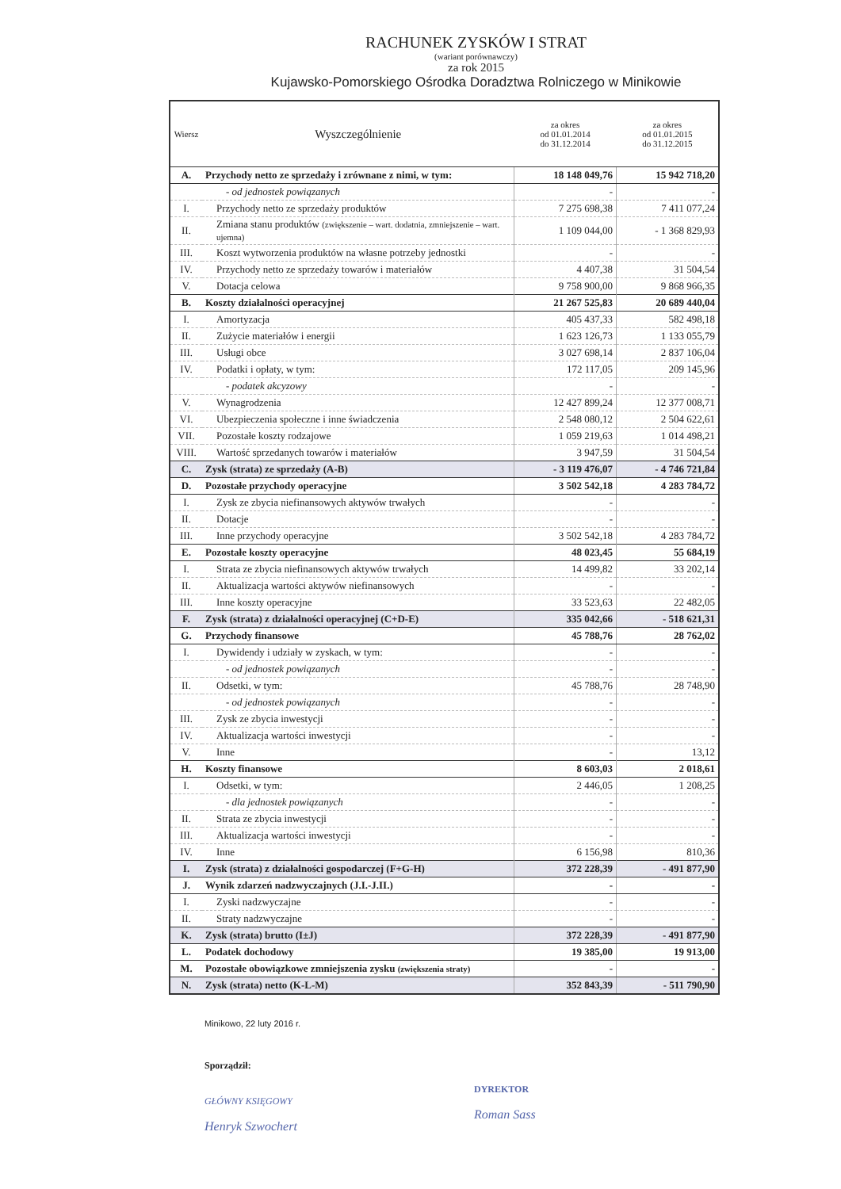RACHUNEK ZYSKÓW I STRAT
(wariant porównawczy)
za rok 2015
Kujawsko-Pomorskiego Ośrodka Doradztwa Rolniczego w Minikowie
| Wiersz | Wyszczególnienie | za okres od 01.01.2014 do 31.12.2014 | za okres od 01.01.2015 do 31.12.2015 |
| --- | --- | --- | --- |
| A. | Przychody netto ze sprzedaży i zrównane z nimi, w tym: | 18 148 049,76 | 15 942 718,20 |
| | - od jednostek powiązanych | - | - |
| I. | Przychody netto ze sprzedaży produktów | 7 275 698,38 | 7 411 077,24 |
| II. | Zmiana stanu produktów (zwiększenie – wart. dodatnia, zmniejszenie – wart. ujemna) | 1 109 044,00 | - 1 368 829,93 |
| III. | Koszt wytworzenia produktów na własne potrzeby jednostki | - | - |
| IV. | Przychody netto ze sprzedaży towarów i materiałów | 4 407,38 | 31 504,54 |
| V. | Dotacja celowa | 9 758 900,00 | 9 868 966,35 |
| B. | Koszty działalności operacyjnej | 21 267 525,83 | 20 689 440,04 |
| I. | Amortyzacja | 405 437,33 | 582 498,18 |
| II. | Zużycie materiałów i energii | 1 623 126,73 | 1 133 055,79 |
| III. | Usługi obce | 3 027 698,14 | 2 837 106,04 |
| IV. | Podatki i opłaty, w tym: | 172 117,05 | 209 145,96 |
| | - podatek akcyzowy | - | - |
| V. | Wynagrodzenia | 12 427 899,24 | 12 377 008,71 |
| VI. | Ubezpieczenia społeczne i inne świadczenia | 2 548 080,12 | 2 504 622,61 |
| VII. | Pozostałe koszty rodzajowe | 1 059 219,63 | 1 014 498,21 |
| VIII. | Wartość sprzedanych towarów i materiałów | 3 947,59 | 31 504,54 |
| C. | Zysk (strata) ze sprzedaży (A-B) | - 3 119 476,07 | - 4 746 721,84 |
| D. | Pozostałe przychody operacyjne | 3 502 542,18 | 4 283 784,72 |
| I. | Zysk ze zbycia niefinansowych aktywów trwałych | - | - |
| II. | Dotacje | - | - |
| III. | Inne przychody operacyjne | 3 502 542,18 | 4 283 784,72 |
| E. | Pozostałe koszty operacyjne | 48 023,45 | 55 684,19 |
| I. | Strata ze zbycia niefinansowych aktywów trwałych | 14 499,82 | 33 202,14 |
| II. | Aktualizacja wartości aktywów niefinansowych | - | - |
| III. | Inne koszty operacyjne | 33 523,63 | 22 482,05 |
| F. | Zysk (strata) z działalności operacyjnej (C+D-E) | 335 042,66 | - 518 621,31 |
| G. | Przychody finansowe | 45 788,76 | 28 762,02 |
| I. | Dywidendy i udziały w zyskach, w tym: | - | - |
| | - od jednostek powiązanych | - | - |
| II. | Odsetki, w tym: | 45 788,76 | 28 748,90 |
| | - od jednostek powiązanych | - | - |
| III. | Zysk ze zbycia inwestycji | - | - |
| IV. | Aktualizacja wartości inwestycji | - | - |
| V. | Inne | - | 13,12 |
| H. | Koszty finansowe | 8 603,03 | 2 018,61 |
| I. | Odsetki, w tym: | 2 446,05 | 1 208,25 |
| | - dla jednostek powiązanych | - | - |
| II. | Strata ze zbycia inwestycji | - | - |
| III. | Aktualizacja wartości inwestycji | - | - |
| IV. | Inne | 6 156,98 | 810,36 |
| I. | Zysk (strata) z działalności gospodarczej (F+G-H) | 372 228,39 | - 491 877,90 |
| J. | Wynik zdarzeń nadzwyczajnych (J.I.-J.II.) | - | - |
| I. | Zyski nadzwyczajne | - | - |
| II. | Straty nadzwyczajne | - | - |
| K. | Zysk (strata) brutto (I±J) | 372 228,39 | - 491 877,90 |
| L. | Podatek dochodowy | 19 385,00 | 19 913,00 |
| M. | Pozostałe obowiązkowe zmniejszenia zysku (zwiększenia straty) | - | - |
| N. | Zysk (strata) netto (K-L-M) | 352 843,39 | - 511 790,90 |
Minikowo, 22 luty 2016 r.
Sporządził:
GŁÓWNY KSIĘGOWY
Henryk Szwochert
DYREKTOR
Roman Sass